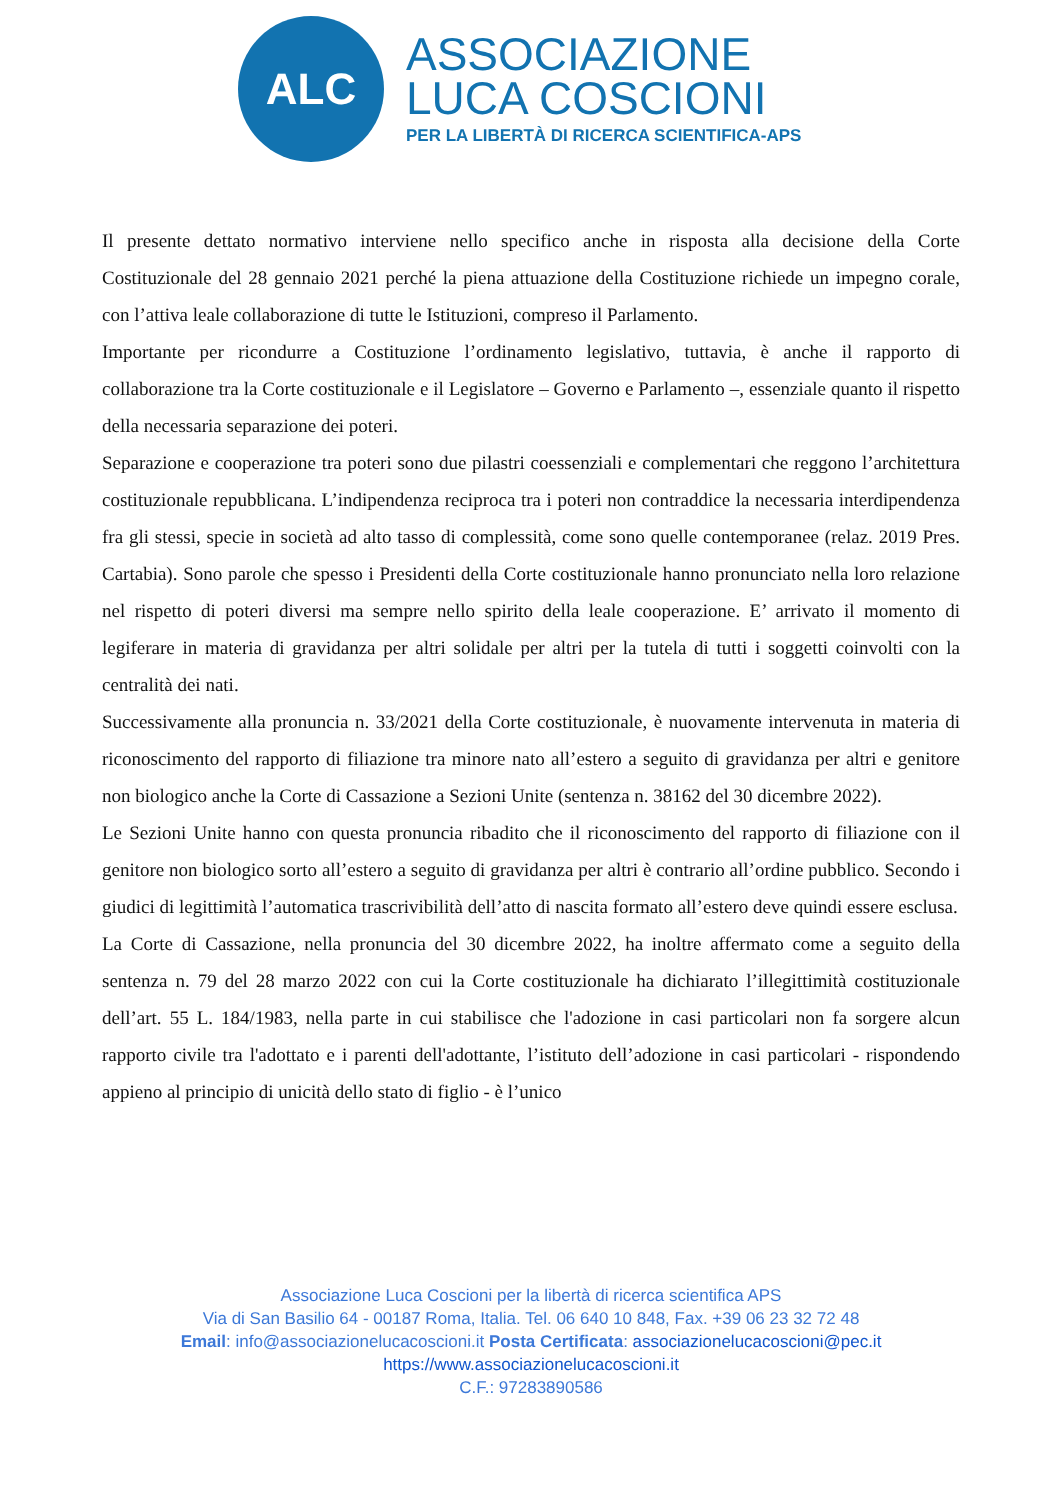ALC
ASSOCIAZIONE
LUCA COSCIONI
PER LA LIBERTÀ DI RICERCA SCIENTIFICA-APS
Il presente dettato normativo interviene nello specifico anche in risposta alla decisione della Corte Costituzionale del 28 gennaio 2021 perché la piena attuazione della Costituzione richiede un impegno corale, con l’attiva leale collaborazione di tutte le Istituzioni, compreso il Parlamento.
Importante per ricondurre a Costituzione l’ordinamento legislativo, tuttavia, è anche il rapporto di collaborazione tra la Corte costituzionale e il Legislatore – Governo e Parlamento –, essenziale quanto il rispetto della necessaria separazione dei poteri.
Separazione e cooperazione tra poteri sono due pilastri coessenziali e complementari che reggono l’architettura costituzionale repubblicana. L’indipendenza reciproca tra i poteri non contraddice la necessaria interdipendenza fra gli stessi, specie in società ad alto tasso di complessità, come sono quelle contemporanee (relaz. 2019 Pres. Cartabia). Sono parole che spesso i Presidenti della Corte costituzionale hanno pronunciato nella loro relazione nel rispetto di poteri diversi ma sempre nello spirito della leale cooperazione. E’ arrivato il momento di legiferare in materia di gravidanza per altri solidale per altri per la tutela di tutti i soggetti coinvolti con la centralità dei nati.
Successivamente alla pronuncia n. 33/2021 della Corte costituzionale, è nuovamente intervenuta in materia di riconoscimento del rapporto di filiazione tra minore nato all’estero a seguito di gravidanza per altri e genitore non biologico anche la Corte di Cassazione a Sezioni Unite (sentenza n. 38162 del 30 dicembre 2022).
Le Sezioni Unite hanno con questa pronuncia ribadito che il riconoscimento del rapporto di filiazione con il genitore non biologico sorto all’estero a seguito di gravidanza per altri è contrario all’ordine pubblico. Secondo i giudici di legittimità l’automatica trascrivibilità dell’atto di nascita formato all’estero deve quindi essere esclusa.
La Corte di Cassazione, nella pronuncia del 30 dicembre 2022, ha inoltre affermato come a seguito della sentenza n. 79 del 28 marzo 2022 con cui la Corte costituzionale ha dichiarato l’illegittimità costituzionale dell’art. 55 L. 184/1983, nella parte in cui stabilisce che l'adozione in casi particolari non fa sorgere alcun rapporto civile tra l'adottato e i parenti dell'adottante, l’istituto dell’adozione in casi particolari - rispondendo appieno al principio di unicità dello stato di figlio - è l’unico
Associazione Luca Coscioni per la libertà di ricerca scientifica APS
Via di San Basilio 64 - 00187 Roma, Italia. Tel. 06 640 10 848, Fax. +39 06 23 32 72 48
Email: info@associazionelucacoscioni.it Posta Certificata: associazionelucacoscioni@pec.it
https://www.associazionelucacoscioni.it
C.F.: 97283890586